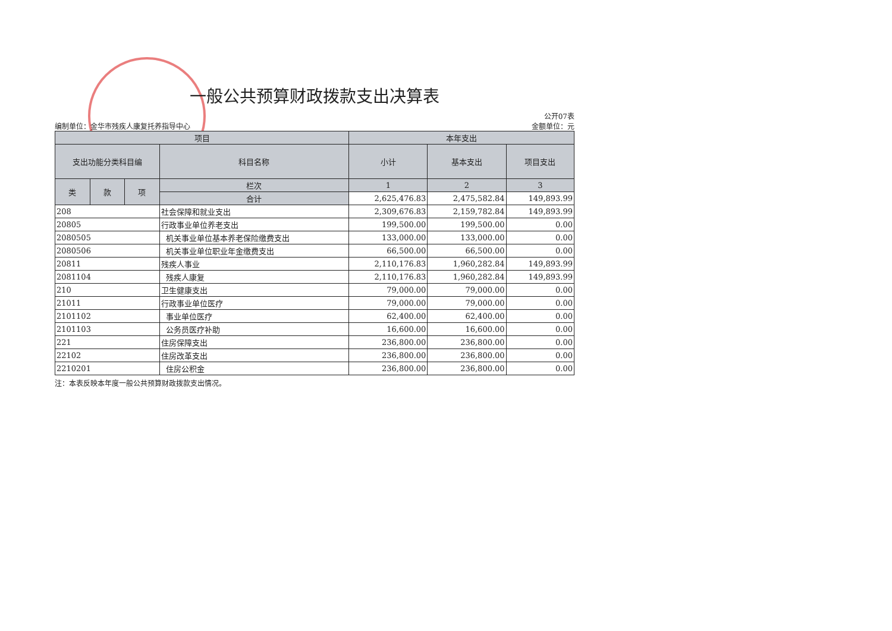一般公共预算财政拨款支出决算表
编制单位：金华市残疾人康复托养指导中心
公开07表
金额单位：元
| 项目 | | | | 本年支出 | | |
| --- | --- | --- | --- | --- | --- | --- |
| 支出功能分类科目编 | | | 科目名称 | 小计 | 基本支出 | 项目支出 |
| 类 | 款 | 项 | 栏次 | 1 | 2 | 3 |
| | | | 合计 | 2,625,476.83 | 2,475,582.84 | 149,893.99 |
| 208 | | | 社会保障和就业支出 | 2,309,676.83 | 2,159,782.84 | 149,893.99 |
| 20805 | | | 行政事业单位养老支出 | 199,500.00 | 199,500.00 | 0.00 |
| 2080505 | | | 机关事业单位基本养老保险缴费支出 | 133,000.00 | 133,000.00 | 0.00 |
| 2080506 | | | 机关事业单位职业年金缴费支出 | 66,500.00 | 66,500.00 | 0.00 |
| 20811 | | | 残疾人事业 | 2,110,176.83 | 1,960,282.84 | 149,893.99 |
| 2081104 | | | 残疾人康复 | 2,110,176.83 | 1,960,282.84 | 149,893.99 |
| 210 | | | 卫生健康支出 | 79,000.00 | 79,000.00 | 0.00 |
| 21011 | | | 行政事业单位医疗 | 79,000.00 | 79,000.00 | 0.00 |
| 2101102 | | | 事业单位医疗 | 62,400.00 | 62,400.00 | 0.00 |
| 2101103 | | | 公务员医疗补助 | 16,600.00 | 16,600.00 | 0.00 |
| 221 | | | 住房保障支出 | 236,800.00 | 236,800.00 | 0.00 |
| 22102 | | | 住房改革支出 | 236,800.00 | 236,800.00 | 0.00 |
| 2210201 | | | 住房公积金 | 236,800.00 | 236,800.00 | 0.00 |
注：本表反映本年度一般公共预算财政拨款支出情况。